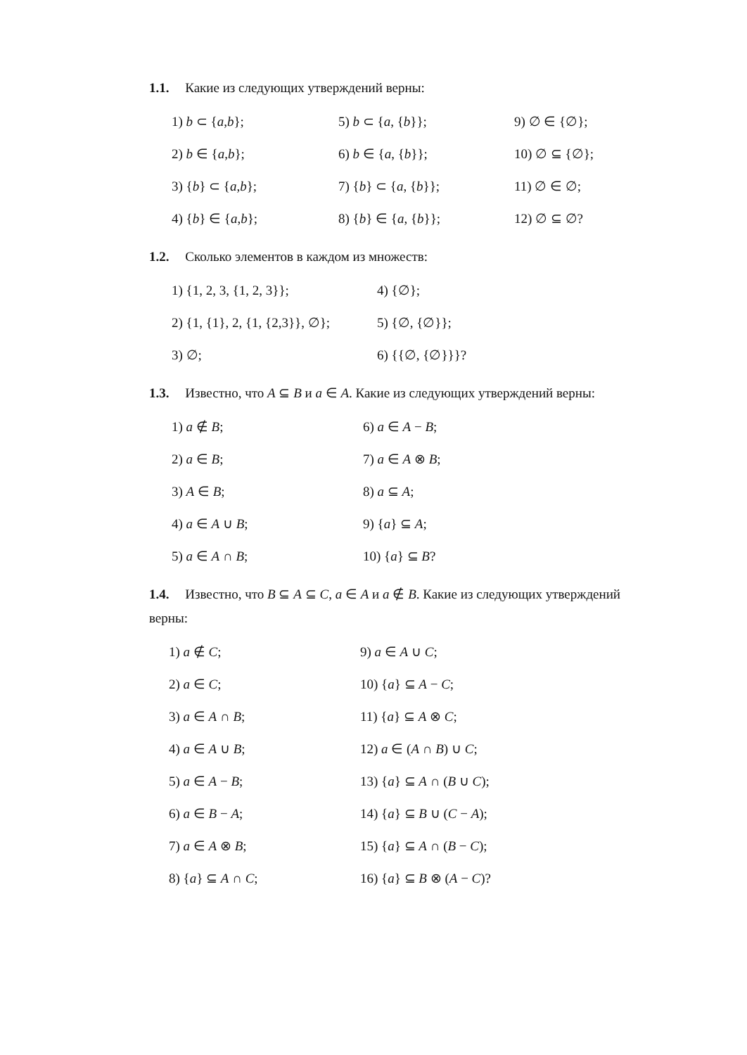1.1. Какие из следующих утверждений верны:
1) b ⊂ {a,b};
5) b ⊂ {a, {b}};
9) ∅ ∈ {∅};
2) b ∈ {a,b};
6) b ∈ {a, {b}};
10) ∅ ⊆ {∅};
3) {b} ⊂ {a,b};
7) {b} ⊂ {a, {b}};
11) ∅ ∈ ∅;
4) {b} ∈ {a,b};
8) {b} ∈ {a, {b}};
12) ∅ ⊆ ∅?
1.2. Сколько элементов в каждом из множеств:
1) {1, 2, 3, {1, 2, 3}};
4) {∅};
2) {1, {1}, 2, {1, {2,3}}, ∅};
5) {∅, {∅}};
3) ∅;
6) {{∅, {∅}}}?
1.3. Известно, что A ⊆ B и a ∈ A. Какие из следующих утверждений верны:
1) a ∉ B;
6) a ∈ A − B;
2) a ∈ B;
7) a ∈ A ⊗ B;
3) A ∈ B;
8) a ⊆ A;
4) a ∈ A ∪ B;
9) {a} ⊆ A;
5) a ∈ A ∩ B;
10) {a} ⊆ B?
1.4. Известно, что B ⊆ A ⊆ C, a ∈ A и a ∉ B. Какие из следующих утверждений верны:
1) a ∉ C;
9) a ∈ A ∪ C;
2) a ∈ C;
10) {a} ⊆ A − C;
3) a ∈ A ∩ B;
11) {a} ⊆ A ⊗ C;
4) a ∈ A ∪ B;
12) a ∈ (A ∩ B) ∪ C;
5) a ∈ A − B;
13) {a} ⊆ A ∩ (B ∪ C);
6) a ∈ B − A;
14) {a} ⊆ B ∪ (C − A);
7) a ∈ A ⊗ B;
15) {a} ⊆ A ∩ (B − C);
8) {a} ⊆ A ∩ C;
16) {a} ⊆ B ⊗ (A − C)?